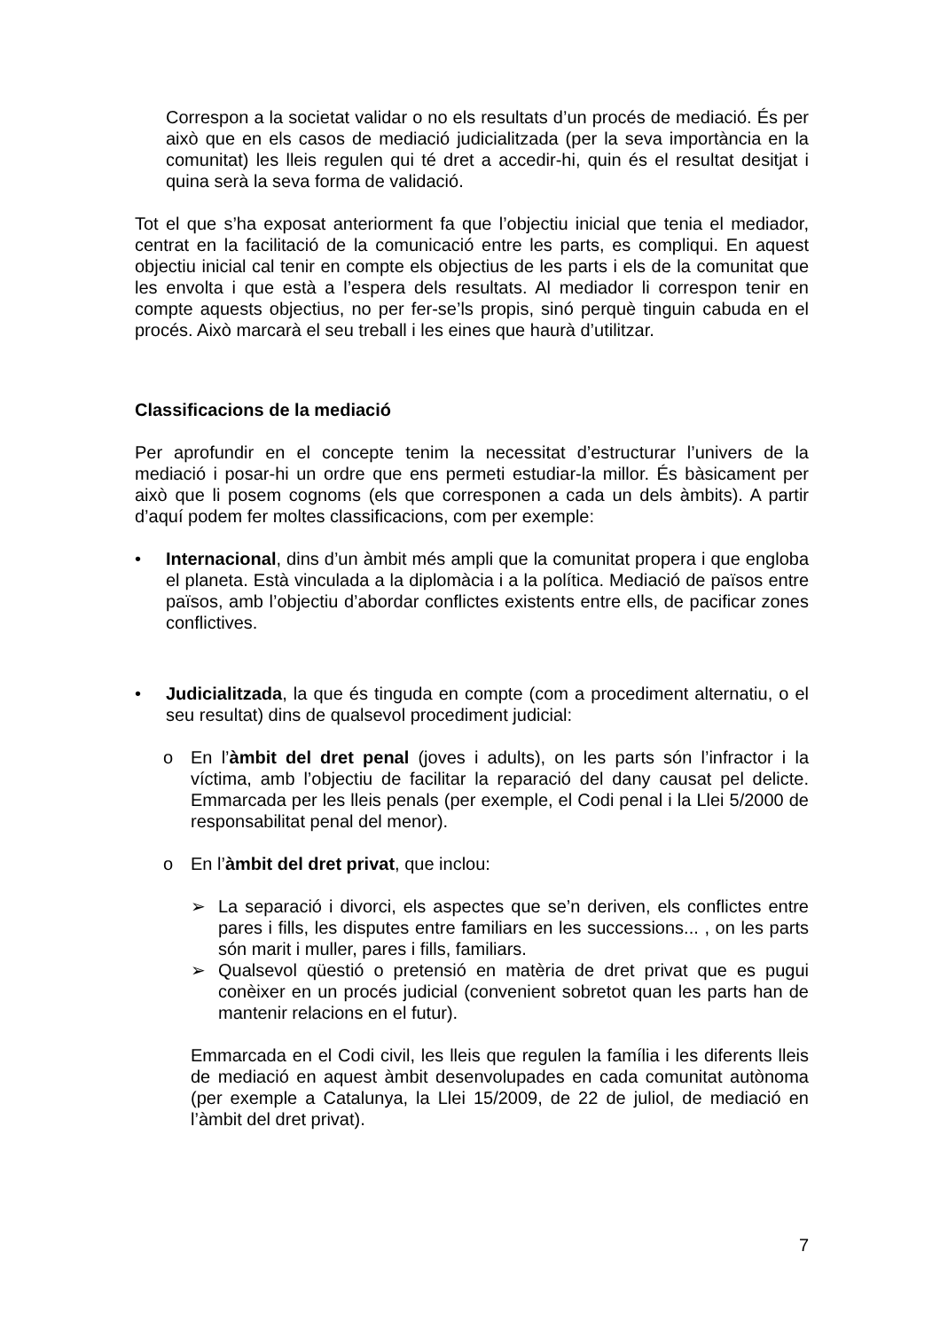Correspon a la societat validar o no els resultats d’un procés de mediació. És per això que en els casos de mediació judicialitzada (per la seva importància en la comunitat) les lleis regulen qui té dret a accedir-hi, quin és el resultat desitjat i quina serà la seva forma de validació.
Tot el que s’ha exposat anteriorment fa que l’objectiu inicial que tenia el mediador, centrat en la facilitació de la comunicació entre les parts, es compliqui. En aquest objectiu inicial cal tenir en compte els objectius de les parts i els de la comunitat que les envolta i que està a l’espera dels resultats. Al mediador li correspon tenir en compte aquests objectius, no per fer-se’ls propis, sinó perquè tinguin cabuda en el procés. Això marcarà el seu treball i les eines que haurà d’utilitzar.
Classificacions de la mediació
Per aprofundir en el concepte tenim la necessitat d’estructurar l’univers de la mediació i posar-hi un ordre que ens permeti estudiar-la millor. És bàsicament per això que li posem cognoms (els que corresponen a cada un dels àmbits). A partir d’aquí podem fer moltes classificacions, com per exemple:
• Internacional, dins d’un àmbit més ampli que la comunitat propera i que engloba el planeta. Està vinculada a la diplomàcia i a la política. Mediació de països entre països, amb l’objectiu d’abordar conflictes existents entre ells, de pacificar zones conflictives.
• Judicialitzada, la que és tinguda en compte (com a procediment alternatiu, o el seu resultat) dins de qualsevol procediment judicial:
o En l’àmbit del dret penal (joves i adults), on les parts són l’infractor i la víctima, amb l’objectiu de facilitar la reparació del dany causat pel delicte. Emmarcada per les lleis penals (per exemple, el Codi penal i la Llei 5/2000 de responsabilitat penal del menor).
o En l’àmbit del dret privat, que inclou:
➢ La separació i divorci, els aspectes que se’n deriven, els conflictes entre pares i fills, les disputes entre familiars en les successions... , on les parts són marit i muller, pares i fills, familiars.
➢ Qualsevol qüestió o pretensió en matèria de dret privat que es pugui conèixer en un procés judicial (convenient sobretot quan les parts han de mantenir relacions en el futur).
Emmarcada en el Codi civil, les lleis que regulen la família i les diferents lleis de mediació en aquest àmbit desenvolupades en cada comunitat autònoma (per exemple a Catalunya, la Llei 15/2009, de 22 de juliol, de mediació en l’àmbit del dret privat).
7